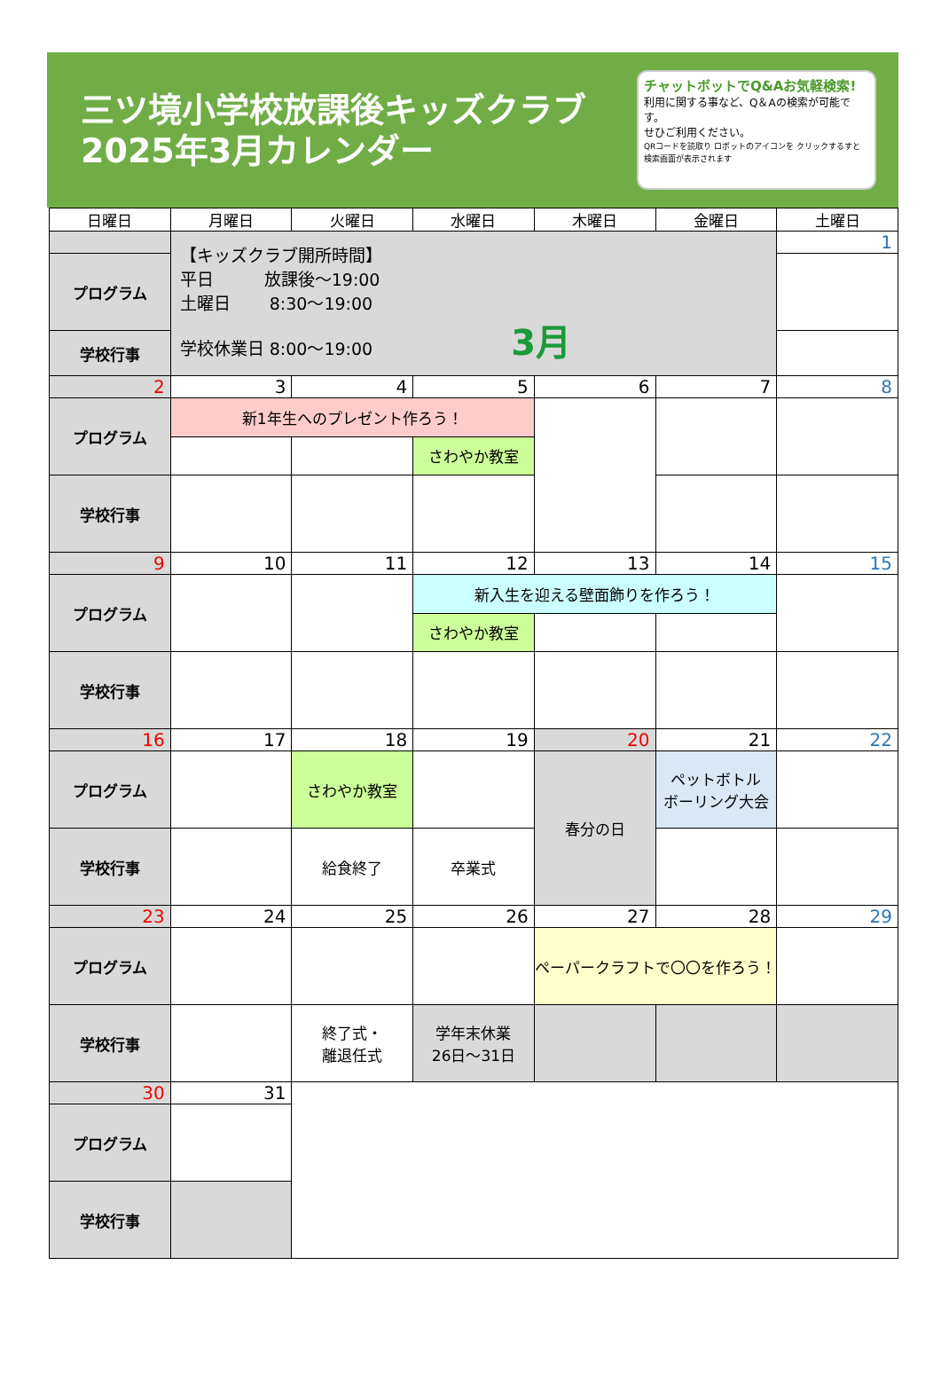三ツ境小学校放課後キッズクラブ
2025年3月カレンダー
チャットボットでQ&Aお気軽検索!
利用に関する事など、Q＆Aの検索が可能です。
せひご利用ください。
QRコードを読取り ロボットのアイコンを クリックするすと 検索画面が表示されます
| 日曜日 | 月曜日 | 火曜日 | 水曜日 | 木曜日 | 金曜日 | 土曜日 |
| --- | --- | --- | --- | --- | --- | --- |
| | 【キッズクラブ開所時間】 平日 放課後～19:00 土曜日 8:30～19:00 学校休業日 8:00～19:00 3月 | | | | | 1 |
| プログラム | | | | | | |
| 学校行事 | | | | | | |
| 2 | 3 | 4 | 5 | 6 | 7 | 8 |
| プログラム | 新1年生へのプレゼント作ろう！ | | | | | |
| | | | さわやか教室 | | | |
| 学校行事 | | | | | | |
| 9 | 10 | 11 | 12 | 13 | 14 | 15 |
| プログラム | | | 新入生を迎える壁面飾りを作ろう！ | | | |
| | | | さわやか教室 | | | |
| 学校行事 | | | | | | |
| 16 | 17 | 18 | 19 | 20 | 21 | 22 |
| プログラム | | さわやか教室 | | 春分の日 | ペットボトル ボーリング大会 | |
| 学校行事 | | 給食終了 | 卒業式 | | | |
| 23 | 24 | 25 | 26 | 27 | 28 | 29 |
| プログラム | | | | ペーパークラフトで〇〇を作ろう！ | | |
| 学校行事 | | 終了式・ 離退任式 | 学年末休業 26日～31日 | | | |
| 30 | 31 | | | | | |
| プログラム | | | | | | |
| 学校行事 | | | | | | |